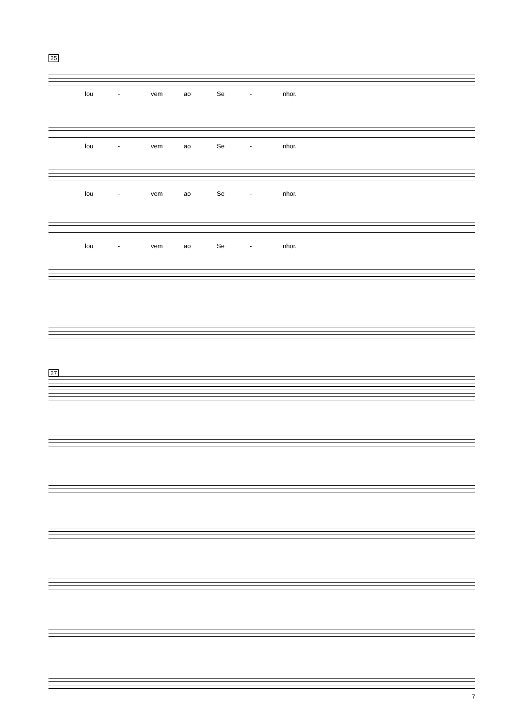25
lou - vem ao Se - nhor.
lou - vem ao Se - nhor.
lou - vem ao Se - nhor.
lou - vem ao Se - nhor.
27
7